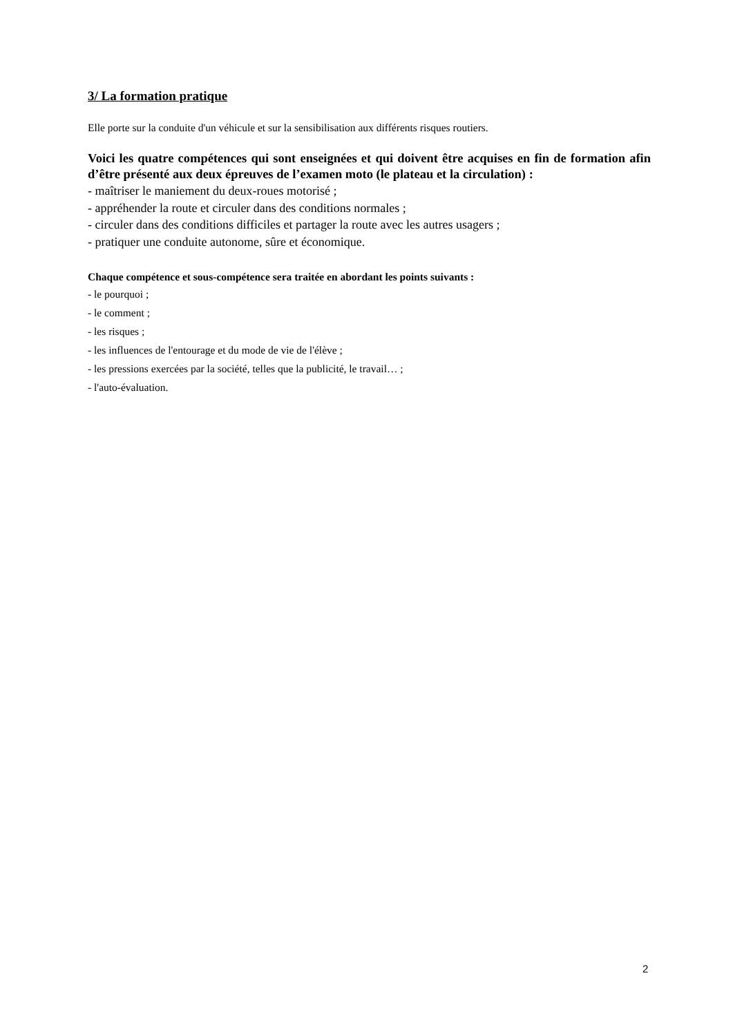3/ La formation pratique
Elle porte sur la conduite d'un véhicule et sur la sensibilisation aux différents risques routiers.
Voici les quatre compétences qui sont enseignées et qui doivent être acquises en fin de formation afin d’être présenté aux deux épreuves de l’examen moto (le plateau et la circulation) :
- maîtriser le maniement du deux-roues motorisé ;
- appréhender la route et circuler dans des conditions normales ;
- circuler dans des conditions difficiles et partager la route avec les autres usagers ;
- pratiquer une conduite autonome, sûre et économique.
Chaque compétence et sous-compétence sera traitée en abordant les points suivants :
- le pourquoi ;
- le comment ;
- les risques ;
- les influences de l'entourage et du mode de vie de l'élève ;
- les pressions exercées par la société, telles que la publicité, le travail… ;
- l'auto-évaluation.
2